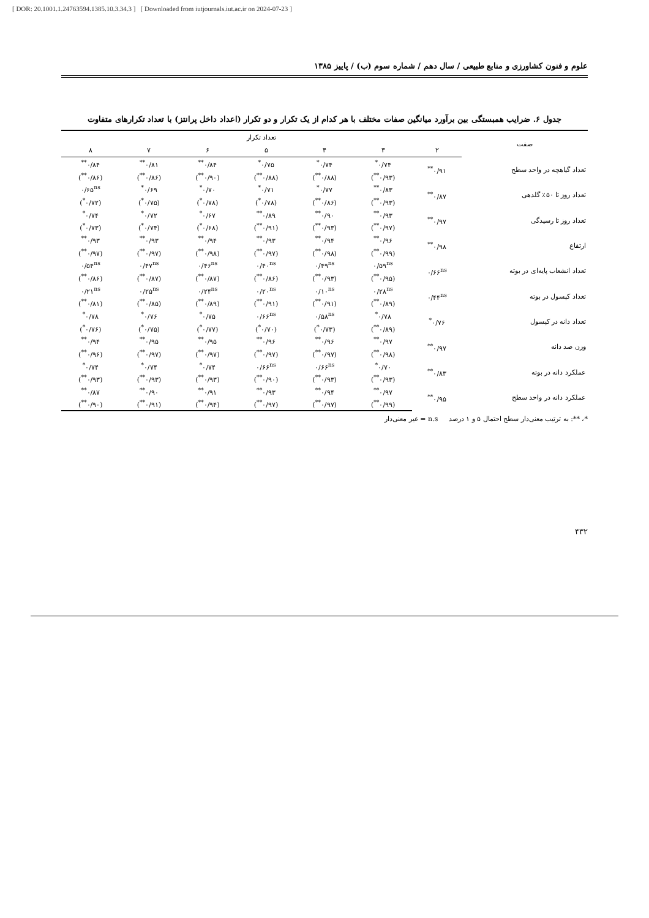[ DOR: 20.1001.1.24763594.1385.10.3.34.3 ] [ Downloaded from iutjournals.iut.ac.ir on 2024-07-23 ]
علوم و فنون کشاورزی و منابع طبیعی / سال دهم / شماره سوم (ب) / پاییز ۱۳۸۵
جدول ۶. ضرایب همبستگی بین برآورد میانگین صفات مختلف با هر کدام از یک تکرار و دو تکرار (اعداد داخل پرانتز) با تعداد تکرارهای متفاوت
| صفت | تعداد تکرار | | | | | | |
| --- | --- | --- | --- | --- | --- | --- | --- |
| | ۲ | ۳ | ۴ | ۵ | ۶ | ۷ | ۸ |
| تعداد گیاهچه در واحد سطح | ۰/۹۱<sup>**</sup> | ۰/۷۴<sup>*</sup> | ۰/۷۴<sup>*</sup> | ۰/۷۵<sup>*</sup> | ۰/۸۴<sup>**</sup> | ۰/۸۱<sup>**</sup> | ۰/۸۴<sup>**</sup> |
| | | (۰/۹۳<sup>**</sup>) | (۰/۸۸<sup>**</sup>) | (۰/۸۸<sup>**</sup>) | (۰/۹۰<sup>**</sup>) | (۰/۸۶<sup>**</sup>) | (۰/۸۶<sup>**</sup>) |
| تعداد روز تا ۵۰٪ گلدهی | ۰/۸۷<sup>**</sup> | ۰/۸۳<sup>**</sup> | ۰/۷۷<sup>*</sup> | ۰/۷۱<sup>*</sup> | ۰/۷۰<sup>*</sup> | ۰/۶۹<sup>*</sup> | ۰/۶۵<sup>ns</sup> |
| | | (۰/۹۳<sup>**</sup>) | (۰/۸۶<sup>**</sup>) | (۰/۷۸<sup>*</sup>) | (۰/۷۸<sup>*</sup>) | (۰/۷۵<sup>*</sup>) | (۰/۷۲<sup>*</sup>) |
| تعداد روز تا رسیدگی | ۰/۹۷<sup>**</sup> | ۰/۹۳<sup>**</sup> | ۰/۹۰<sup>**</sup> | ۰/۸۹<sup>**</sup> | ۰/۶۷<sup>*</sup> | ۰/۷۲<sup>*</sup> | ۰/۷۴<sup>*</sup> |
| | | (۰/۹۷<sup>**</sup>) | (۰/۹۳<sup>**</sup>) | (۰/۹۱<sup>**</sup>) | (۰/۶۸<sup>*</sup>) | (۰/۷۴<sup>*</sup>) | (۰/۷۳<sup>*</sup>) |
| ارتفاع | ۰/۹۸<sup>**</sup> | ۰/۹۶<sup>**</sup> | ۰/۹۴<sup>**</sup> | ۰/۹۳<sup>**</sup> | ۰/۹۴<sup>**</sup> | ۰/۹۳<sup>**</sup> | ۰/۹۳<sup>**</sup> |
| | | (۰/۹۹<sup>**</sup>) | (۰/۹۸<sup>**</sup>) | (۰/۹۷<sup>**</sup>) | (۰/۹۸<sup>**</sup>) | (۰/۹۷<sup>**</sup>) | (۰/۹۷<sup>**</sup>) |
| تعداد انشعاب پایه‌ای در بوته | ۰/۶۶<sup>ns</sup> | ۰/۵۹<sup>ns</sup> | ۰/۴۹<sup>ns</sup> | ۰/۴۰<sup>ns</sup> | ۰/۴۶<sup>ns</sup> | ۰/۴۷<sup>ns</sup> | ۰/۵۴<sup>ns</sup> |
| | | (۰/۹۵<sup>**</sup>) | (۰/۹۳<sup>**</sup>) | (۰/۸۶<sup>**</sup>) | (۰/۸۷<sup>**</sup>) | (۰/۸۷<sup>**</sup>) | (۰/۸۶<sup>**</sup>) |
| تعداد کپسول در بوته | ۰/۴۴<sup>ns</sup> | ۰/۲۸<sup>ns</sup> | ۰/۱۰<sup>ns</sup> | ۰/۲۰<sup>ns</sup> | ۰/۲۴<sup>ns</sup> | ۰/۲۵<sup>ns</sup> | ۰/۲۱<sup>ns</sup> |
| | | (۰/۸۹<sup>**</sup>) | (۰/۹۱<sup>**</sup>) | (۰/۹۱<sup>**</sup>) | (۰/۸۹<sup>**</sup>) | (۰/۸۵<sup>**</sup>) | (۰/۸۱<sup>**</sup>) |
| تعداد دانه در کپسول | ۰/۷۶<sup>*</sup> | ۰/۷۸<sup>*</sup> | ۰/۵۸<sup>ns</sup> | ۰/۶۶<sup>ns</sup> | ۰/۷۵<sup>*</sup> | ۰/۷۶<sup>*</sup> | ۰/۷۸<sup>*</sup> |
| | | (۰/۸۹<sup>**</sup>) | (۰/۷۳<sup>*</sup>) | (۰/۷۰<sup>*</sup>) | (۰/۷۷<sup>*</sup>) | (۰/۷۵<sup>*</sup>) | (۰/۷۶<sup>*</sup>) |
| وزن صد دانه | ۰/۹۷<sup>**</sup> | ۰/۹۷<sup>**</sup> | ۰/۹۶<sup>**</sup> | ۰/۹۶<sup>**</sup> | ۰/۹۵<sup>**</sup> | ۰/۹۵<sup>**</sup> | ۰/۹۴<sup>**</sup> |
| | | (۰/۹۸<sup>**</sup>) | (۰/۹۷<sup>**</sup>) | (۰/۹۷<sup>**</sup>) | (۰/۹۷<sup>**</sup>) | (۰/۹۷<sup>**</sup>) | (۰/۹۶<sup>**</sup>) |
| عملکرد دانه در بوته | ۰/۸۳<sup>**</sup> | ۰/۷۰<sup>*</sup> | ۰/۶۶<sup>ns</sup> | ۰/۶۶<sup>ns</sup> | ۰/۷۴<sup>*</sup> | ۰/۷۴<sup>*</sup> | ۰/۷۴<sup>*</sup> |
| | | (۰/۹۳<sup>**</sup>) | (۰/۹۳<sup>**</sup>) | (۰/۹۰<sup>**</sup>) | (۰/۹۳<sup>**</sup>) | (۰/۹۳<sup>**</sup>) | (۰/۹۳<sup>**</sup>) |
| عملکرد دانه در واحد سطح | ۰/۹۵<sup>**</sup> | ۰/۹۷<sup>**</sup> | ۰/۹۴<sup>**</sup> | ۰/۹۳<sup>**</sup> | ۰/۹۱<sup>**</sup> | ۰/۹۰<sup>**</sup> | ۰/۸۷<sup>**</sup> |
| | | (۰/۹۹<sup>**</sup>) | (۰/۹۷<sup>**</sup>) | (۰/۹۷<sup>**</sup>) | (۰/۹۴<sup>**</sup>) | (۰/۹۱<sup>**</sup>) | (۰/۹۰<sup>**</sup>) |
*، **: به ترتیب معنی‌دار سطح احتمال ۵ و ۱ درصد n.s = غیر معنی‌دار
۴۳۲